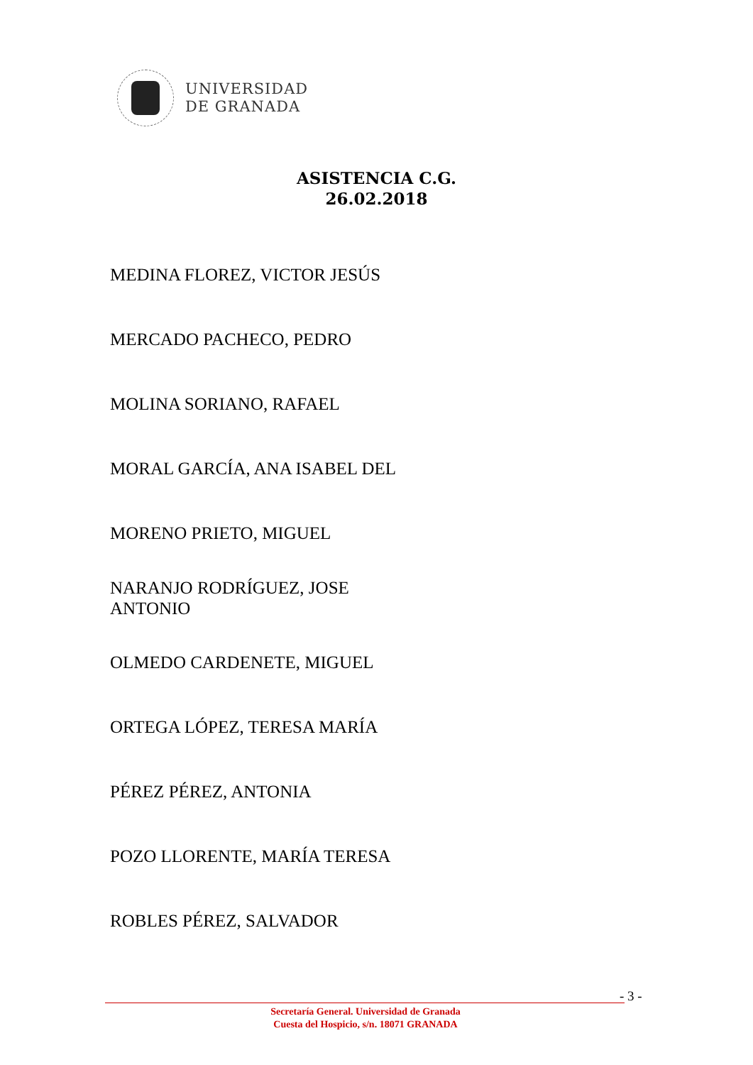UNIVERSIDAD
DE GRANADA
ASISTENCIA C.G.
26.02.2018
MEDINA FLOREZ, VICTOR JESÚS
MERCADO PACHECO, PEDRO
MOLINA SORIANO, RAFAEL
MORAL GARCÍA, ANA ISABEL DEL
MORENO PRIETO, MIGUEL
NARANJO RODRÍGUEZ, JOSE
ANTONIO
OLMEDO CARDENETE, MIGUEL
ORTEGA LÓPEZ, TERESA MARÍA
PÉREZ PÉREZ, ANTONIA
POZO LLORENTE, MARÍA TERESA
ROBLES PÉREZ, SALVADOR
- 3 -
Secretaría General. Universidad de Granada
Cuesta del Hospicio, s/n. 18071 GRANADA